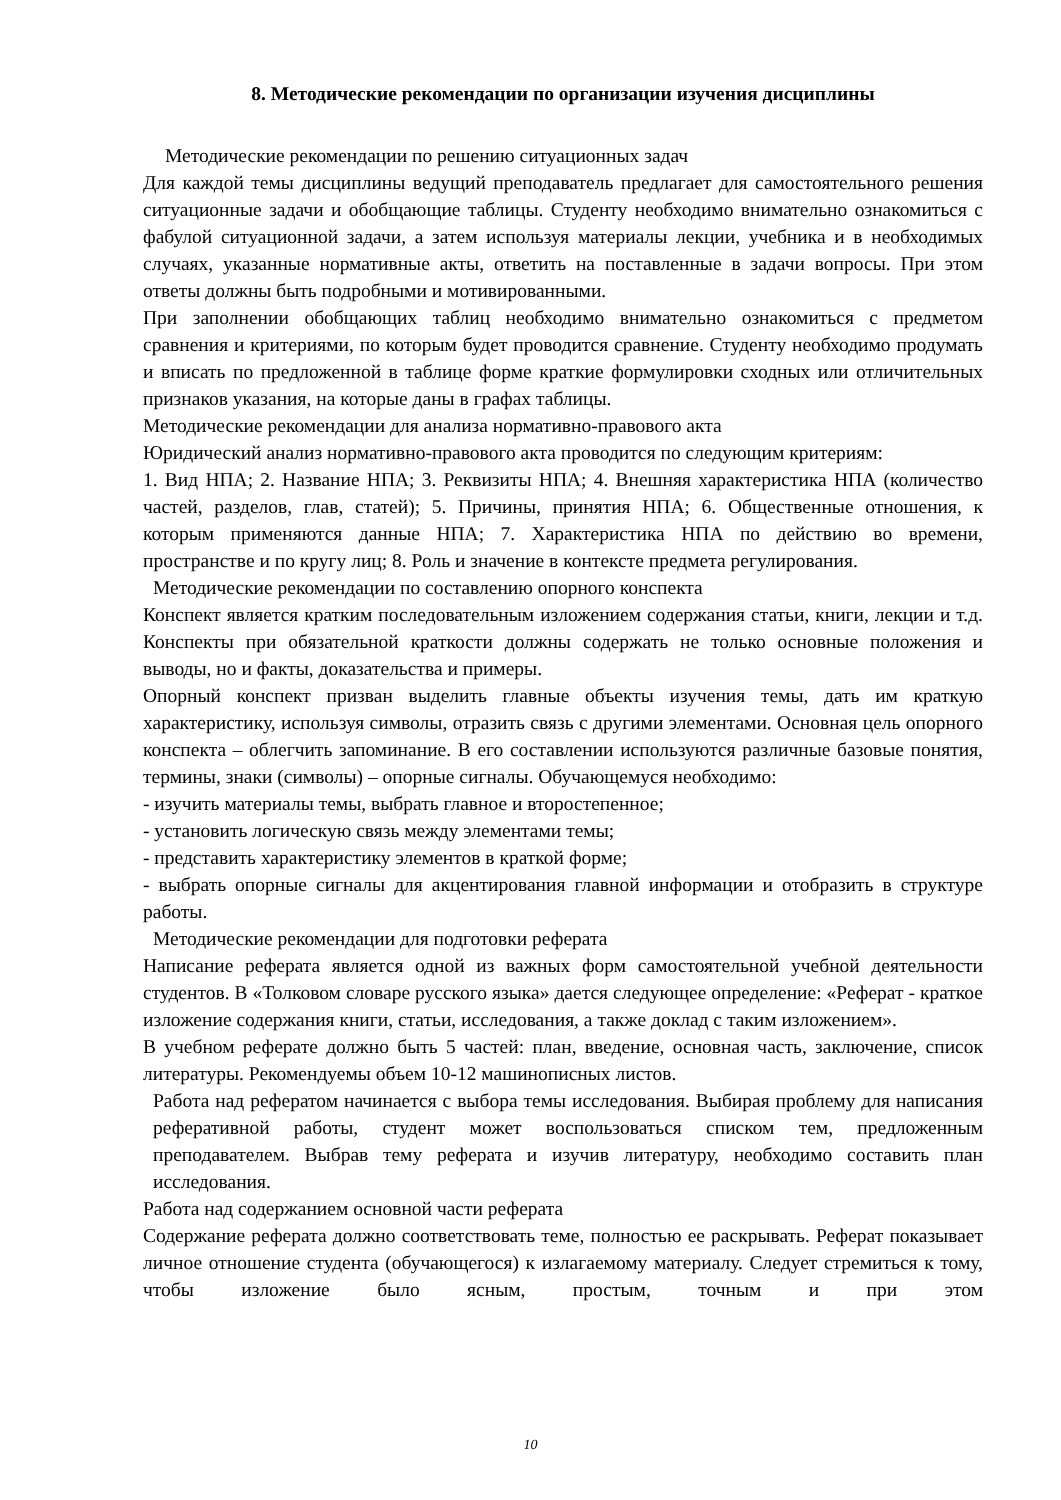8. Методические рекомендации по организации изучения дисциплины
Методические рекомендации по решению ситуационных задач
Для каждой темы дисциплины ведущий преподаватель предлагает для самостоятельного решения ситуационные задачи и обобщающие таблицы. Студенту необходимо внимательно ознакомиться с фабулой ситуационной задачи, а затем используя материалы лекции, учебника и в необходимых случаях, указанные нормативные акты, ответить на поставленные в задачи вопросы. При этом ответы должны быть подробными и мотивированными.
При заполнении обобщающих таблиц необходимо внимательно ознакомиться с предметом сравнения и критериями, по которым будет проводится сравнение. Студенту необходимо продумать и вписать по предложенной в таблице форме краткие формулировки сходных или отличительных признаков указания, на которые даны в графах таблицы.
Методические рекомендации для анализа нормативно-правового акта
Юридический анализ нормативно-правового акта проводится по следующим критериям:
1. Вид НПА; 2. Название НПА; 3. Реквизиты НПА; 4. Внешняя характеристика НПА (количество частей, разделов, глав, статей); 5. Причины, принятия НПА; 6. Общественные отношения, к которым применяются данные НПА; 7. Характеристика НПА по действию во времени, пространстве и по кругу лиц; 8. Роль и значение в контексте предмета регулирования.
Методические рекомендации по составлению опорного конспекта
Конспект является кратким последовательным изложением содержания статьи, книги, лекции и т.д. Конспекты при обязательной краткости должны содержать не только основные положения и выводы, но и факты, доказательства и примеры.
Опорный конспект призван выделить главные объекты изучения темы, дать им краткую характеристику, используя символы, отразить связь с другими элементами. Основная цель опорного конспекта – облегчить запоминание. В его составлении используются различные базовые понятия, термины, знаки (символы) – опорные сигналы. Обучающемуся необходимо:
- изучить материалы темы, выбрать главное и второстепенное;
- установить логическую связь между элементами темы;
- представить характеристику элементов в краткой форме;
- выбрать опорные сигналы для акцентирования главной информации и отобразить в структуре работы.
Методические рекомендации для подготовки реферата
Написание реферата является одной из важных форм самостоятельной учебной деятельности студентов. В «Толковом словаре русского языка» дается следующее определение: «Реферат - краткое изложение содержания книги, статьи, исследования, а также доклад с таким изложением».
В учебном реферате должно быть 5 частей: план, введение, основная часть, заключение, список литературы. Рекомендуемы объем 10-12 машинописных листов.
Работа над рефератом начинается с выбора темы исследования. Выбирая проблему для написания реферативной работы, студент может воспользоваться списком тем, предложенным преподавателем. Выбрав тему реферата и изучив литературу, необходимо составить план исследования.
Работа над содержанием основной части реферата
Содержание реферата должно соответствовать теме, полностью ее раскрывать. Реферат показывает личное отношение студента (обучающегося) к излагаемому материалу. Следует стремиться к тому, чтобы изложение было ясным, простым, точным и при этом
10